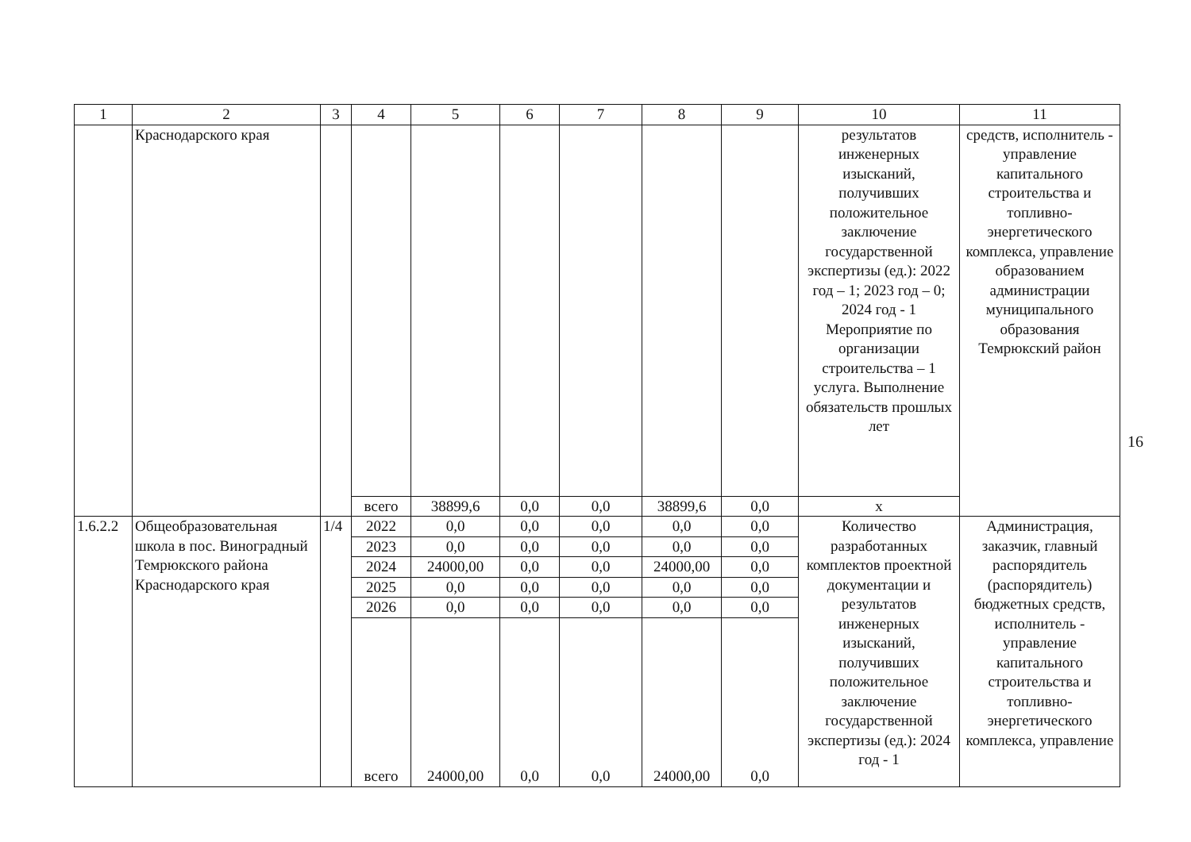| 1 | 2 | 3 | 4 | 5 | 6 | 7 | 8 | 9 | 10 | 11 |
| --- | --- | --- | --- | --- | --- | --- | --- | --- | --- | --- |
| | Краснодарского края | | | | | | | | результатов инженерных изысканий, получивших положительное заключение государственной экспертизы (ед.): 2022 год – 1; 2023 год – 0; 2024 год - 1 Мероприятие по организации строительства – 1 услуга. Выполнение обязательств прошлых лет | средств, исполнитель - управление капитального строительства и топливно-энергетического комплекса, управление образованием администрации муниципального образования Темрюкский район |
| | | | всего | 38899,6 | 0,0 | 0,0 | 38899,6 | 0,0 | x | |
| 1.6.2.2 | Общеобразовательная школа в пос. Виноградный Темрюкского района Краснодарского края | 1/4 | 2022 | 0,0 | 0,0 | 0,0 | 0,0 | 0,0 | Количество разработанных комплектов проектной документации и результатов инженерных изысканий, получивших положительное заключение государственной экспертизы (ед.): 2024 год - 1 | Администрация, заказчик, главный распорядитель (распорядитель) бюджетных средств, исполнитель - управление капитального строительства и топливно-энергетического комплекса, управление |
| | | | 2023 | 0,0 | 0,0 | 0,0 | 0,0 | 0,0 | | |
| | | | 2024 | 24000,00 | 0,0 | 0,0 | 24000,00 | 0,0 | | |
| | | | 2025 | 0,0 | 0,0 | 0,0 | 0,0 | 0,0 | | |
| | | | 2026 | 0,0 | 0,0 | 0,0 | 0,0 | 0,0 | | |
| | | | всего | 24000,00 | 0,0 | 0,0 | 24000,00 | 0,0 | | |
16